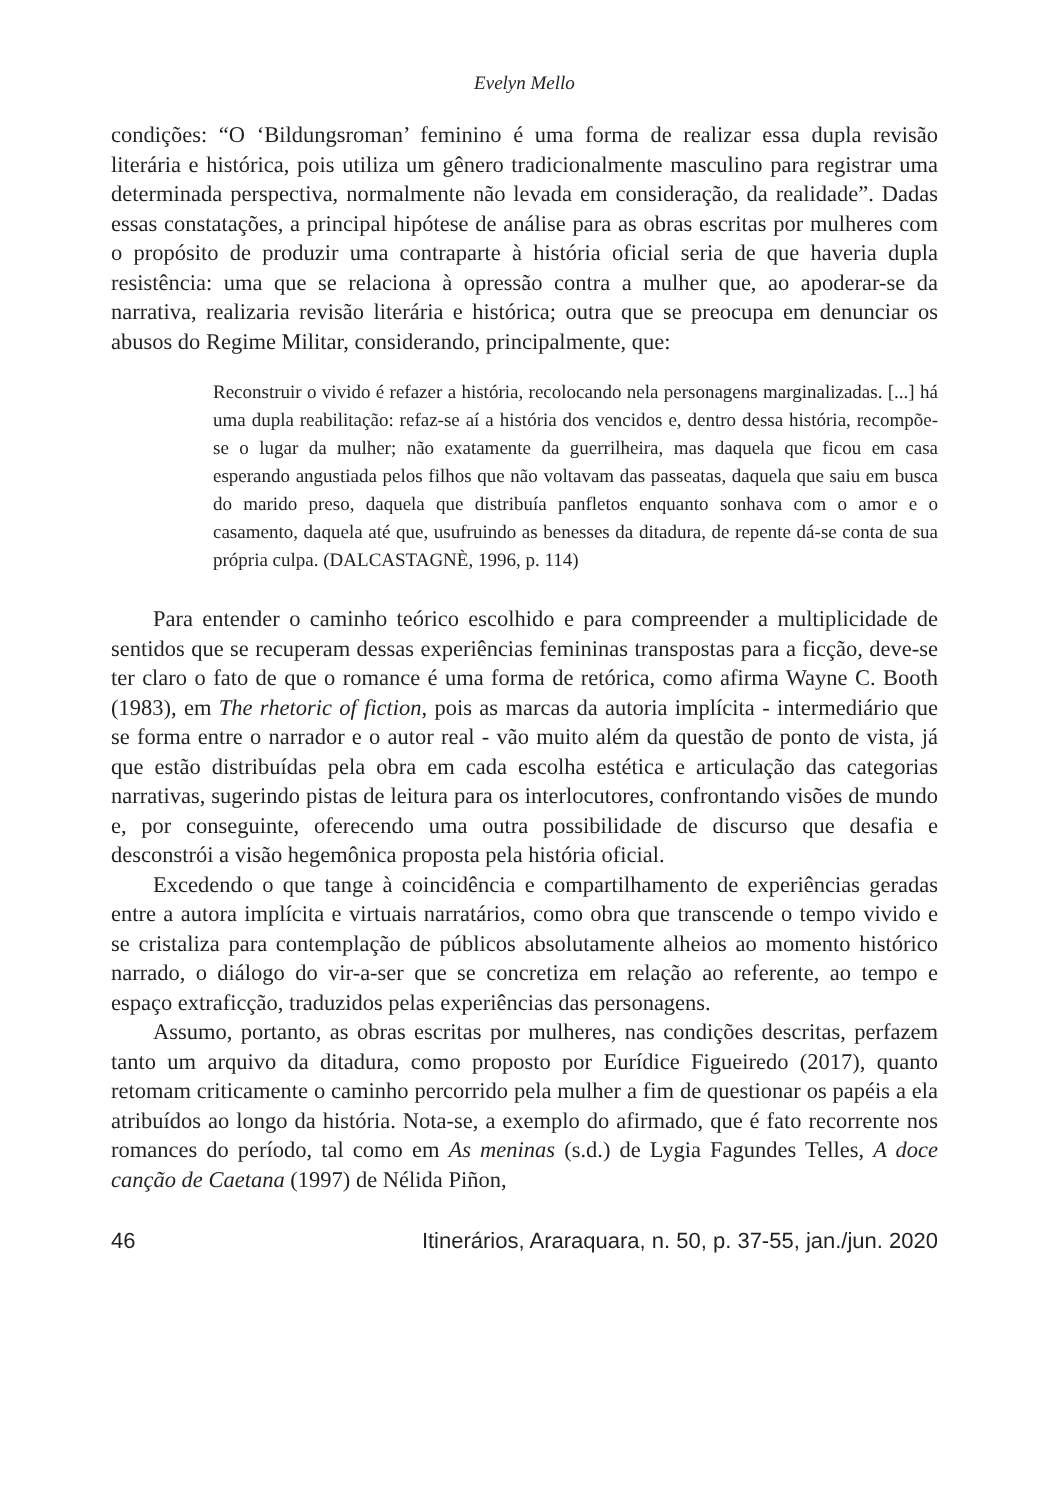Evelyn Mello
condições: “O ‘Bildungsroman’ feminino é uma forma de realizar essa dupla revisão literária e histórica, pois utiliza um gênero tradicionalmente masculino para registrar uma determinada perspectiva, normalmente não levada em consideração, da realidade”. Dadas essas constatações, a principal hipótese de análise para as obras escritas por mulheres com o propósito de produzir uma contraparte à história oficial seria de que haveria dupla resistência: uma que se relaciona à opressão contra a mulher que, ao apoderar-se da narrativa, realizaria revisão literária e histórica; outra que se preocupa em denunciar os abusos do Regime Militar, considerando, principalmente, que:
Reconstruir o vivido é refazer a história, recolocando nela personagens marginalizadas. [...] há uma dupla reabilitação: refaz-se aí a história dos vencidos e, dentro dessa história, recompõe-se o lugar da mulher; não exatamente da guerrilheira, mas daquela que ficou em casa esperando angustiada pelos filhos que não voltavam das passeatas, daquela que saiu em busca do marido preso, daquela que distribuía panfletos enquanto sonhava com o amor e o casamento, daquela até que, usufruindo as benesses da ditadura, de repente dá-se conta de sua própria culpa. (DALCASTAGNÈ, 1996, p. 114)
Para entender o caminho teórico escolhido e para compreender a multiplicidade de sentidos que se recuperam dessas experiências femininas transpostas para a ficção, deve-se ter claro o fato de que o romance é uma forma de retórica, como afirma Wayne C. Booth (1983), em The rhetoric of fiction, pois as marcas da autoria implícita - intermediário que se forma entre o narrador e o autor real - vão muito além da questão de ponto de vista, já que estão distribuídas pela obra em cada escolha estética e articulação das categorias narrativas, sugerindo pistas de leitura para os interlocutores, confrontando visões de mundo e, por conseguinte, oferecendo uma outra possibilidade de discurso que desafia e desconstrói a visão hegemônica proposta pela história oficial.
Excedendo o que tange à coincidência e compartilhamento de experiências geradas entre a autora implícita e virtuais narratários, como obra que transcende o tempo vivido e se cristaliza para contemplação de públicos absolutamente alheios ao momento histórico narrado, o diálogo do vir-a-ser que se concretiza em relação ao referente, ao tempo e espaço extraficção, traduzidos pelas experiências das personagens.
Assumo, portanto, as obras escritas por mulheres, nas condições descritas, perfazem tanto um arquivo da ditadura, como proposto por Eurídice Figueiredo (2017), quanto retomam criticamente o caminho percorrido pela mulher a fim de questionar os papéis a ela atribuídos ao longo da história. Nota-se, a exemplo do afirmado, que é fato recorrente nos romances do período, tal como em As meninas (s.d.) de Lygia Fagundes Telles, A doce canção de Caetana (1997) de Nélida Piñon,
46 Itinerários, Araraquara, n. 50, p. 37-55, jan./jun. 2020